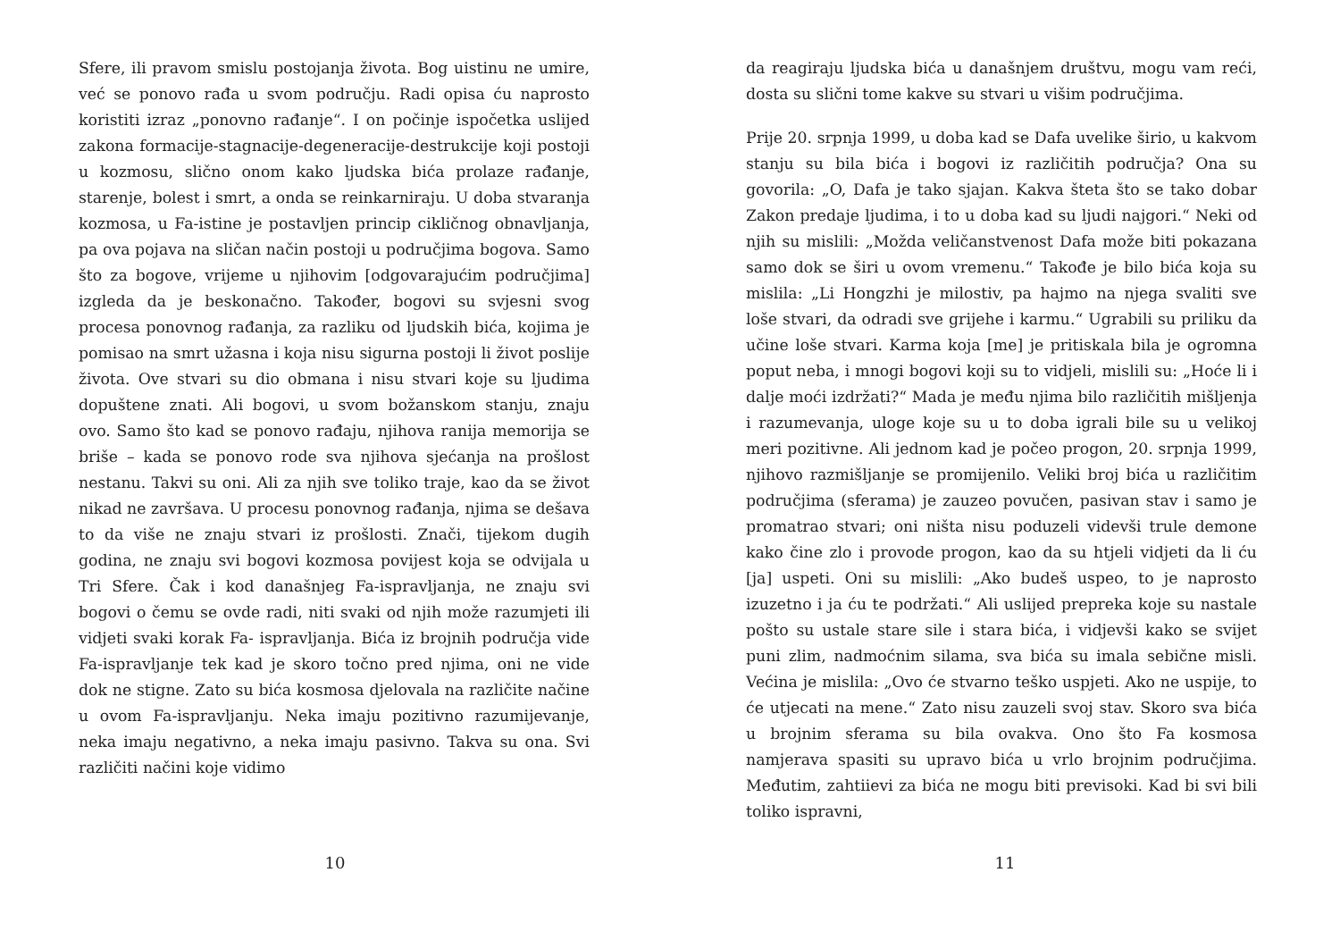Sfere, ili pravom smislu postojanja života. Bog uistinu ne umire, već se ponovo rađa u svom području. Radi opisa ću naprosto koristiti izraz „ponovno rađanje“. I on počinje ispočetka uslijed zakona formacije-stagnacije-degeneracije-destrukcije koji postoji u kozmosu, slično onom kako ljudska bića prolaze rađanje, starenje, bolest i smrt, a onda se reinkarniraju. U doba stvaranja kozmosa, u Fa-istine je postavljen princip cikličnog obnavljanja, pa ova pojava na sličan način postoji u područjima bogova. Samo što za bogove, vrijeme u njihovim [odgovarajućim područjima] izgleda da je beskonačno. Također, bogovi su svjesni svog procesa ponovnog rađanja, za razliku od ljudskih bića, kojima je pomisao na smrt užasna i koja nisu sigurna postoji li život poslije života. Ove stvari su dio obmana i nisu stvari koje su ljudima dopuštene znati. Ali bogovi, u svom božanskom stanju, znaju ovo. Samo što kad se ponovo rađaju, njihova ranija memorija se briše – kada se ponovo rode sva njihova sjećanja na prošlost nestanu. Takvi su oni. Ali za njih sve toliko traje, kao da se život nikad ne završava. U procesu ponovnog rađanja, njima se dešava to da više ne znaju stvari iz prošlosti. Znači, tijekom dugih godina, ne znaju svi bogovi kozmosa povijest koja se odvijala u Tri Sfere. Čak i kod današnjeg Fa-ispravljanja, ne znaju svi bogovi o čemu se ovde radi, niti svaki od njih može razumjeti ili vidjeti svaki korak Fa- ispravljanja. Bića iz brojnih područja vide Fa-ispravljanje tek kad je skoro točno pred njima, oni ne vide dok ne stigne. Zato su bića kosmosa djelovala na različite načine u ovom Fa-ispravljanju. Neka imaju pozitivno razumijevanje, neka imaju negativno, a neka imaju pasivno. Takva su ona. Svi različiti načini koje vidimo
10
da reagiraju ljudska bića u današnjem društvu, mogu vam reći, dosta su slični tome kakve su stvari u višim područjima.
Prije 20. srpnja 1999, u doba kad se Dafa uvelike širio, u kakvom stanju su bila bića i bogovi iz različitih područja? Ona su govorila: „O, Dafa je tako sjajan. Kakva šteta što se tako dobar Zakon predaje ljudima, i to u doba kad su ljudi najgori.“ Neki od njih su mislili: „Možda veličanstvenost Dafa može biti pokazana samo dok se širi u ovom vremenu.“ Takođe je bilo bića koja su mislila: „Li Hongzhi je milostiv, pa hajmo na njega svaliti sve loše stvari, da odradi sve grijehe i karmu.“ Ugrabili su priliku da učine loše stvari. Karma koja [me] je pritiskala bila je ogromna poput neba, i mnogi bogovi koji su to vidjeli, mislili su: „Hoće li i dalje moći izdržati?“ Mada je među njima bilo različitih mišljenja i razumevanja, uloge koje su u to doba igrali bile su u velikoj meri pozitivne. Ali jednom kad je počeo progon, 20. srpnja 1999, njihovo razmišljanje se promijenilo. Veliki broj bića u različitim područjima (sferama) je zauzeo povučen, pasivan stav i samo je promatrao stvari; oni ništa nisu poduzeli videvši trule demone kako čine zlo i provode progon, kao da su htjeli vidjeti da li ću [ja] uspeti. Oni su mislili: „Ako budeš uspeo, to je naprosto izuzetno i ja ću te podržati.“ Ali uslijed prepreka koje su nastale pošto su ustale stare sile i stara bića, i vidjevši kako se svijet puni zlim, nadmoćnim silama, sva bića su imala sebične misli. Većina je mislila: „Ovo će stvarno teško uspjeti. Ako ne uspije, to će utjecati na mene.“ Zato nisu zauzeli svoj stav. Skoro sva bića u brojnim sferama su bila ovakva. Ono što Fa kosmosa namjerava spasiti su upravo bića u vrlo brojnim područjima. Međutim, zahtiievi za bića ne mogu biti previsoki. Kad bi svi bili toliko ispravni,
11